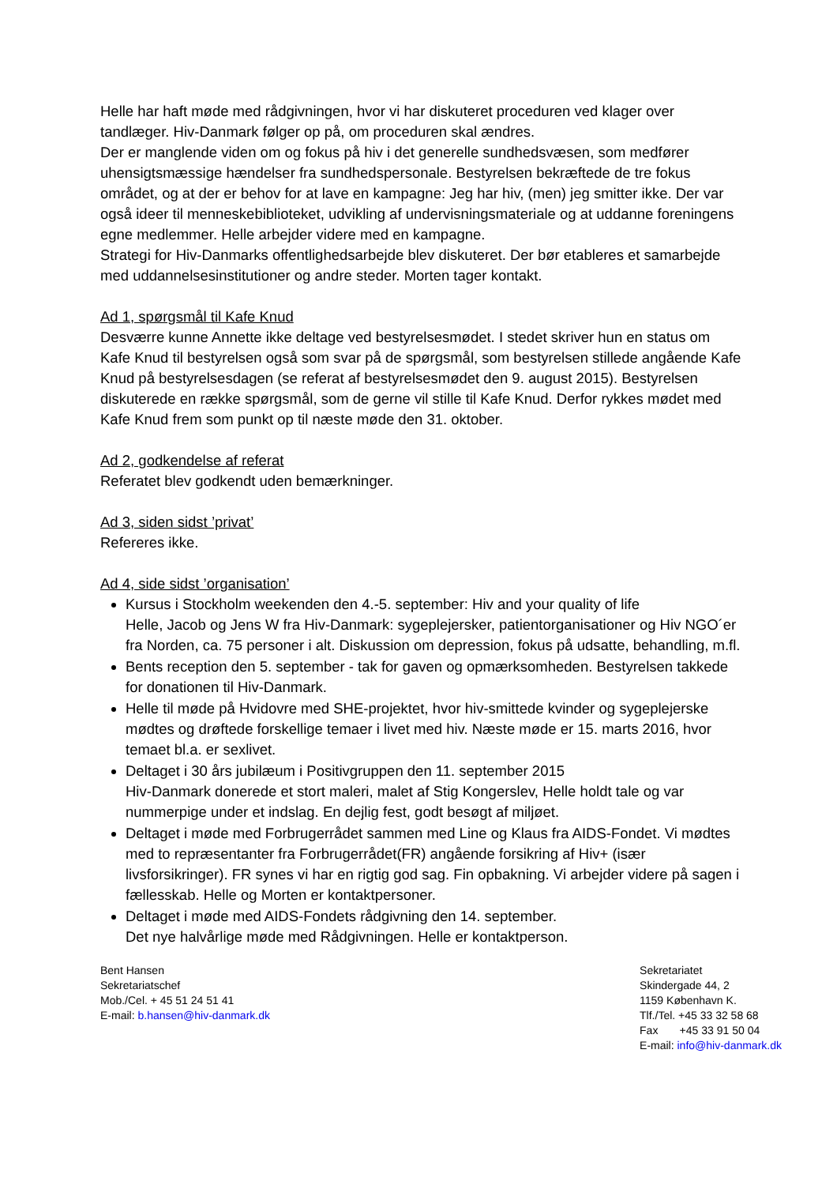Helle har haft møde med rådgivningen, hvor vi har diskuteret proceduren ved klager over tandlæger. Hiv-Danmark følger op på, om proceduren skal ændres.
Der er manglende viden om og fokus på hiv i det generelle sundhedsvæsen, som medfører uhensigtsmæssige hændelser fra sundhedspersonale. Bestyrelsen bekræftede de tre fokus området, og at der er behov for at lave en kampagne: Jeg har hiv, (men) jeg smitter ikke. Der var også ideer til menneskebiblioteket, udvikling af undervisningsmateriale og at uddanne foreningens egne medlemmer. Helle arbejder videre med en kampagne.
Strategi for Hiv-Danmarks offentlighedsarbejde blev diskuteret. Der bør etableres et samarbejde med uddannelsesinstitutioner og andre steder. Morten tager kontakt.
Ad 1, spørgsmål til Kafe Knud
Desværre kunne Annette ikke deltage ved bestyrelsesmødet. I stedet skriver hun en status om Kafe Knud til bestyrelsen også som svar på de spørgsmål, som bestyrelsen stillede angående Kafe Knud på bestyrelsesdagen (se referat af bestyrelsesmødet den 9. august 2015). Bestyrelsen diskuterede en række spørgsmål, som de gerne vil stille til Kafe Knud. Derfor rykkes mødet med Kafe Knud frem som punkt op til næste møde den 31. oktober.
Ad 2, godkendelse af referat
Referatet blev godkendt uden bemærkninger.
Ad 3, siden sidst ’privat’
Refereres ikke.
Ad 4, side sidst ’organisation’
Kursus i Stockholm weekenden den 4.-5. september: Hiv and your quality of life
Helle, Jacob og Jens W fra Hiv-Danmark: sygeplejersker, patientorganisationer og Hiv NGO´er fra Norden, ca. 75 personer i alt. Diskussion om depression, fokus på udsatte, behandling, m.fl.
Bents reception den 5. september - tak for gaven og opmærksomheden. Bestyrelsen takkede for donationen til Hiv-Danmark.
Helle til møde på Hvidovre med SHE-projektet, hvor hiv-smittede kvinder og sygeplejerske mødtes og drøftede forskellige temaer i livet med hiv. Næste møde er 15. marts 2016, hvor temaet bl.a. er sexlivet.
Deltaget i 30 års jubilæum i Positivgruppen den 11. september 2015
Hiv-Danmark donerede et stort maleri, malet af Stig Kongerslev, Helle holdt tale og var nummerpige under et indslag. En dejlig fest, godt besøgt af miljøet.
Deltaget i møde med Forbrugerrådet sammen med Line og Klaus fra AIDS-Fondet. Vi mødtes med to repræsentanter fra Forbrugerrådet(FR) angående forsikring af Hiv+ (især livsforsikringer). FR synes vi har en rigtig god sag. Fin opbakning. Vi arbejder videre på sagen i fællesskab. Helle og Morten er kontaktpersoner.
Deltaget i møde med AIDS-Fondets rådgivning den 14. september.
Det nye halvårlige møde med Rådgivningen. Helle er kontaktperson.
Bent Hansen
Sekretariatschef
Mob./Cel. + 45 51 24 51 41
E-mail: b.hansen@hiv-danmark.dk
Sekretariatet
Skindergade 44, 2
1159 København K.
Tlf./Tel. +45 33 32 58 68
Fax +45 33 91 50 04
E-mail: info@hiv-danmark.dk